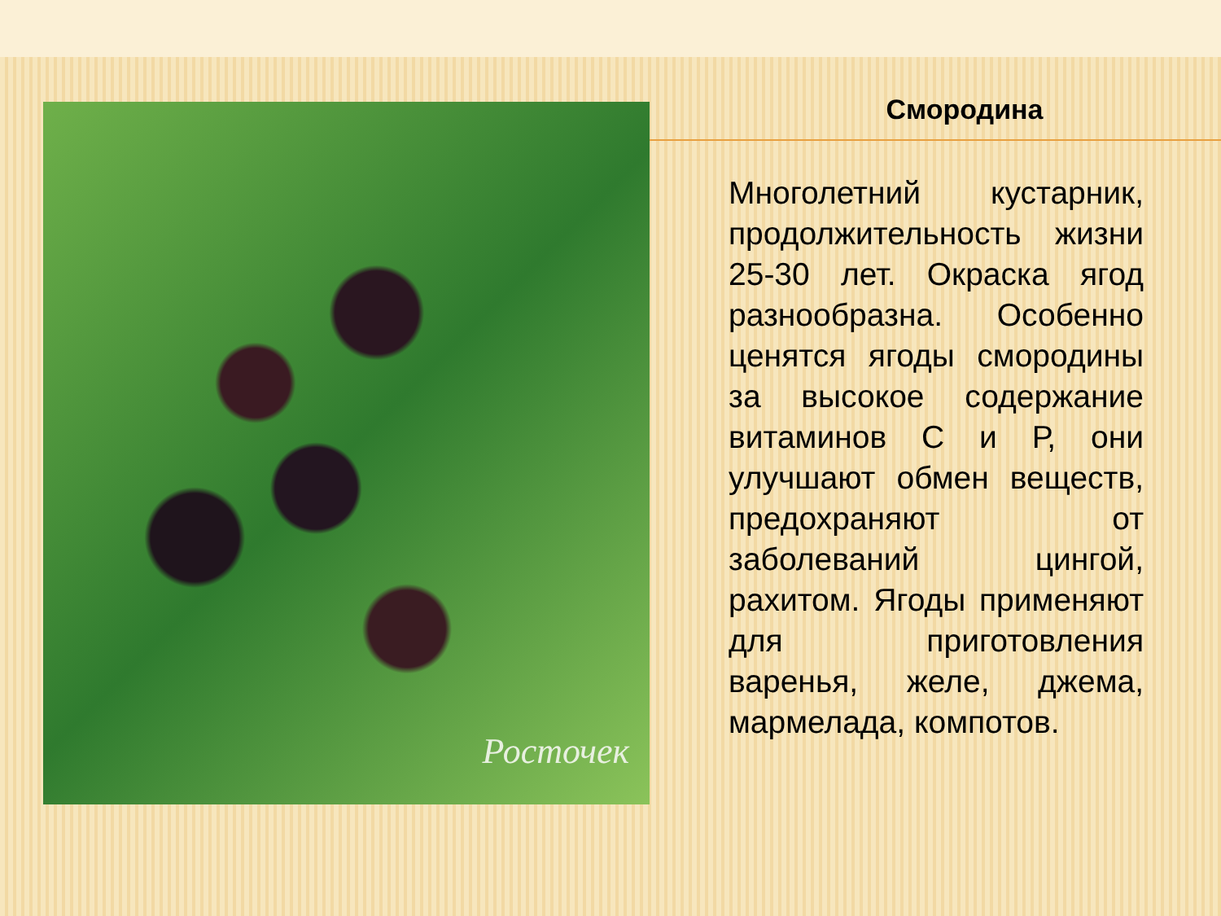Росточек Смородина
Многолетний кустарник, продолжительность жизни 25-30 лет. Окраска ягод разнообразна. Особенно ценятся ягоды смородины за высокое содержание витаминов С и Р, они улучшают обмен веществ, предохраняют от заболеваний цингой, рахитом. Ягоды применяют для приготовления варенья, желе, джема, мармелада, компотов.